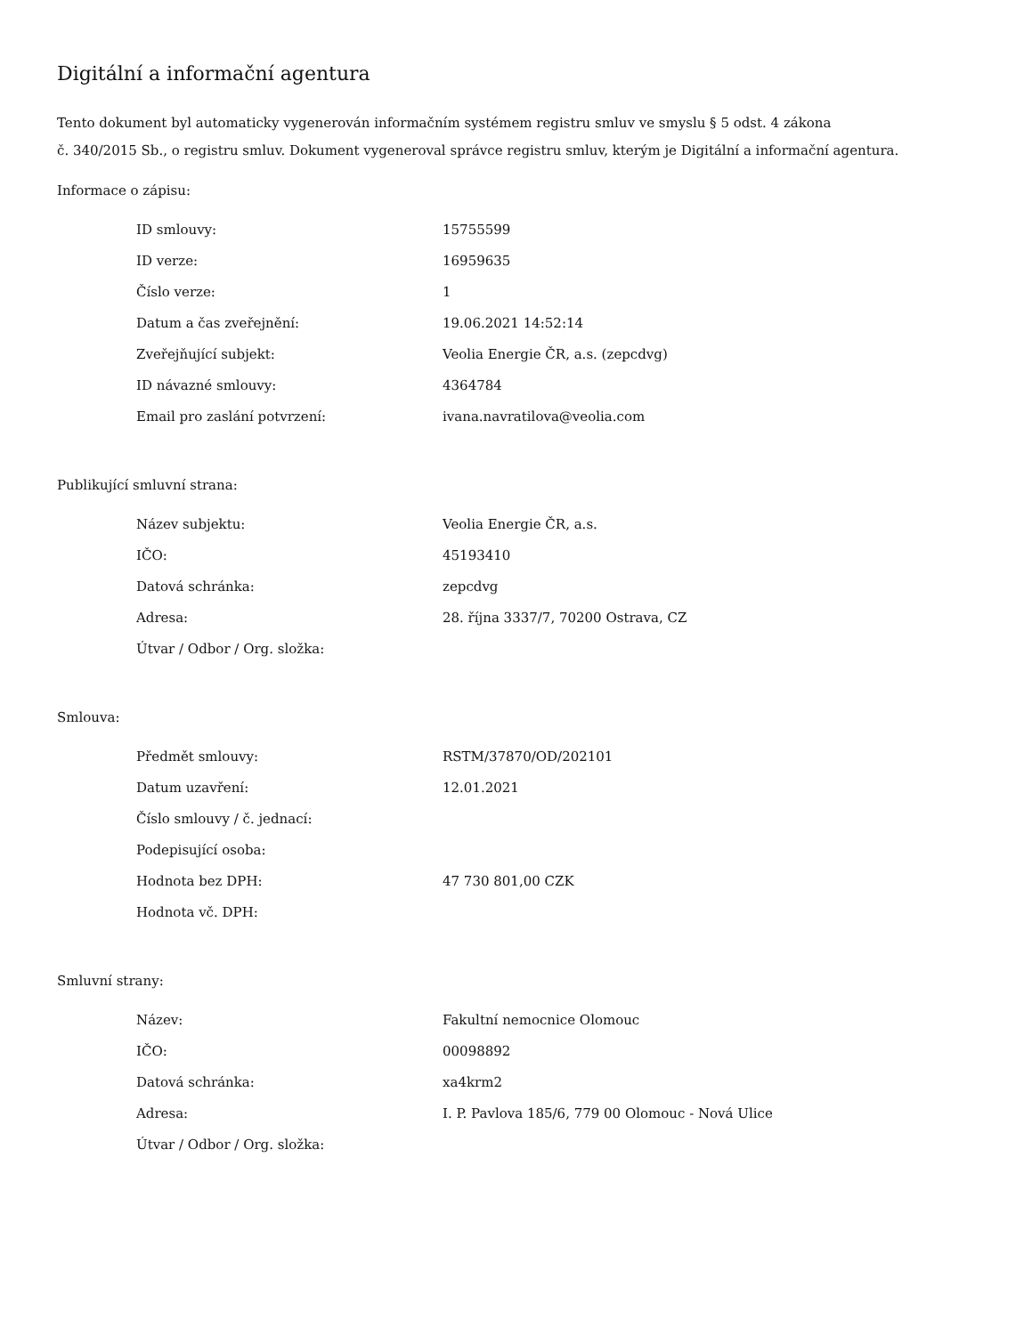Digitální a informační agentura
Tento dokument byl automaticky vygenerován informačním systémem registru smluv ve smyslu § 5 odst. 4 zákona
č. 340/2015 Sb., o registru smluv. Dokument vygeneroval správce registru smluv, kterým je Digitální a informační agentura.
Informace o zápisu:
| ID smlouvy: | 15755599 |
| ID verze: | 16959635 |
| Číslo verze: | 1 |
| Datum a čas zveřejnění: | 19.06.2021 14:52:14 |
| Zveřejňující subjekt: | Veolia Energie ČR, a.s. (zepcdvg) |
| ID návazné smlouvy: | 4364784 |
| Email pro zaslání potvrzení: | ivana.navratilova@veolia.com |
Publikující smluvní strana:
| Název subjektu: | Veolia Energie ČR, a.s. |
| IČO: | 45193410 |
| Datová schránka: | zepcdvg |
| Adresa: | 28. října 3337/7, 70200 Ostrava, CZ |
| Útvar / Odbor / Org. složka: | |
Smlouva:
| Předmět smlouvy: | RSTM/37870/OD/202101 |
| Datum uzavření: | 12.01.2021 |
| Číslo smlouvy / č. jednací: | |
| Podepisující osoba: | |
| Hodnota bez DPH: | 47 730 801,00 CZK |
| Hodnota vč. DPH: | |
Smluvní strany:
| Název: | Fakultní nemocnice Olomouc |
| IČO: | 00098892 |
| Datová schránka: | xa4krm2 |
| Adresa: | I. P. Pavlova 185/6, 779 00 Olomouc - Nová Ulice |
| Útvar / Odbor / Org. složka: | |